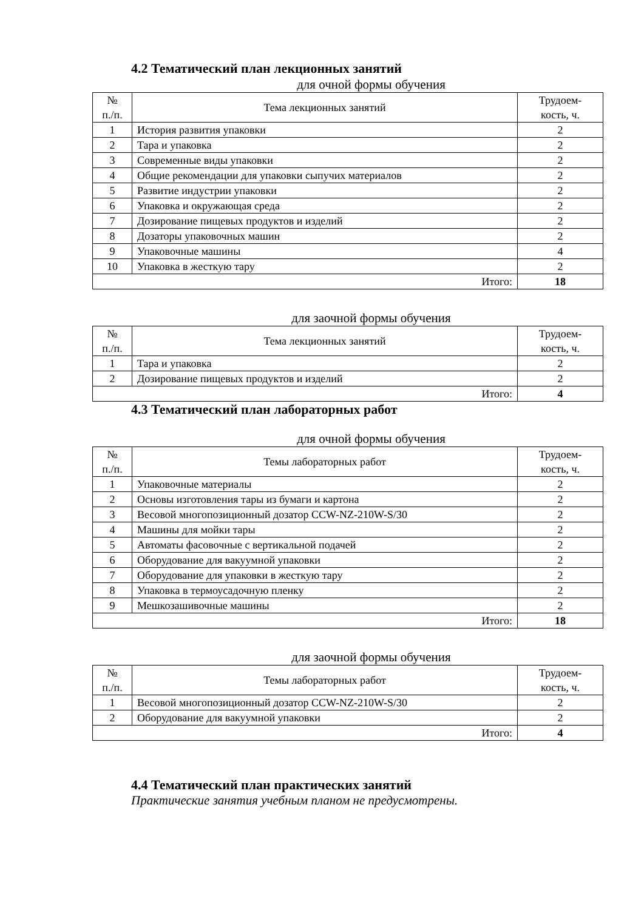4.2 Тематический план лекционных занятий
для очной формы обучения
| № п./п. | Тема лекционных занятий | Трудоем- кость, ч. |
| --- | --- | --- |
| 1 | История развития упаковки | 2 |
| 2 | Тара и упаковка | 2 |
| 3 | Современные виды упаковки | 2 |
| 4 | Общие рекомендации для упаковки сыпучих материалов | 2 |
| 5 | Развитие индустрии упаковки | 2 |
| 6 | Упаковка и окружающая среда | 2 |
| 7 | Дозирование пищевых продуктов и изделий | 2 |
| 8 | Дозаторы упаковочных машин | 2 |
| 9 | Упаковочные машины | 4 |
| 10 | Упаковка в жесткую тару | 2 |
| Итого: | | 18 |
для заочной формы обучения
| № п./п. | Тема лекционных занятий | Трудоем- кость, ч. |
| --- | --- | --- |
| 1 | Тара и упаковка | 2 |
| 2 | Дозирование пищевых продуктов и изделий | 2 |
| Итого: | | 4 |
4.3 Тематический план лабораторных работ
для очной формы обучения
| № п./п. | Темы лабораторных работ | Трудоем- кость, ч. |
| --- | --- | --- |
| 1 | Упаковочные материалы | 2 |
| 2 | Основы изготовления тары из бумаги и картона | 2 |
| 3 | Весовой многопозиционный дозатор CCW-NZ-210W-S/30 | 2 |
| 4 | Машины для мойки тары | 2 |
| 5 | Автоматы фасовочные с вертикальной подачей | 2 |
| 6 | Оборудование для вакуумной упаковки | 2 |
| 7 | Оборудование для упаковки в жесткую тару | 2 |
| 8 | Упаковка в термоусадочную пленку | 2 |
| 9 | Мешкозашивочные машины | 2 |
| Итого: | | 18 |
для заочной формы обучения
| № п./п. | Темы лабораторных работ | Трудоем- кость, ч. |
| --- | --- | --- |
| 1 | Весовой многопозиционный дозатор CCW-NZ-210W-S/30 | 2 |
| 2 | Оборудование для вакуумной упаковки | 2 |
| Итого: | | 4 |
4.4 Тематический план практических занятий
Практические занятия учебным планом не предусмотрены.